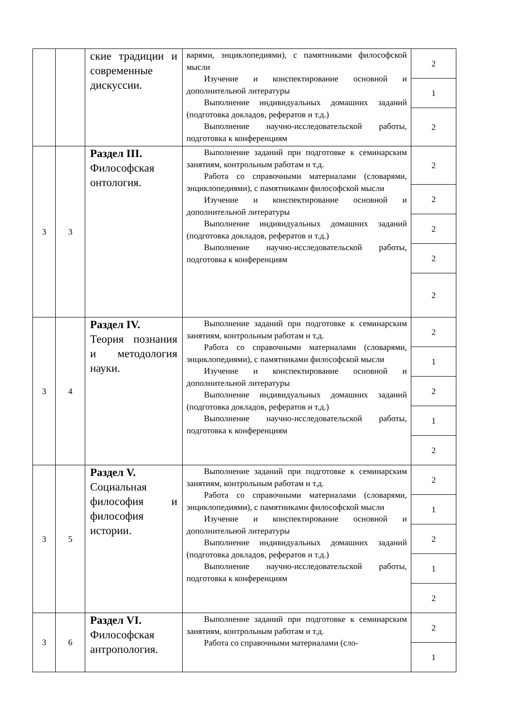| | | ские традиции и современные дискуссии. | варями, энциклопедиями), с памятниками философской мысли Изучение и конспектирование основной и дополнительной литературы Выполнение индивидуальных домашних заданий (подготовка докладов, рефератов и т.д.) Выполнение научно-исследовательской работы, подготовка к конференциям | 2 |
| | | | | 1 |
| | | | | 2 |
| 3 | 3 | Раздел III. Философская онтология. | Выполнение заданий при подготовке к семинарским занятиям, контрольным работам и т.д. Работа со справочными материалами (словарями, энциклопедиями), с памятниками философской мысли Изучение и конспектирование основной и дополнительной литературы Выполнение индивидуальных домашних заданий (подготовка докладов, рефератов и т.д.) Выполнение научно-исследовательской работы, подготовка к конференциям | 2 |
| | | | | 2 |
| | | | | 2 |
| | | | | 2 |
| | | | | 2 |
| 3 | 4 | Раздел IV. Теория познания и методология науки. | Выполнение заданий при подготовке к семинарским занятиям, контрольным работам и т.д. Работа со справочными материалами (словарями, энциклопедиями), с памятниками философской мысли Изучение и конспектирование основной и дополнительной литературы Выполнение индивидуальных домашних заданий (подготовка докладов, рефератов и т.д.) Выполнение научно-исследовательской работы, подготовка к конференциям | 2 |
| | | | | 1 |
| | | | | 2 |
| | | | | 1 |
| | | | | 2 |
| 3 | 5 | Раздел V. Социальная философия и философия истории. | Выполнение заданий при подготовке к семинарским занятиям, контрольным работам и т.д. Работа со справочными материалами (словарями, энциклопедиями), с памятниками философской мысли Изучение и конспектирование основной и дополнительной литературы Выполнение индивидуальных домашних заданий (подготовка докладов, рефератов и т.д.) Выполнение научно-исследовательской работы, подготовка к конференциям | 2 |
| | | | | 1 |
| | | | | 2 |
| | | | | 1 |
| | | | | 2 |
| 3 | 6 | Раздел VI. Философская антропология. | Выполнение заданий при подготовке к семинарским занятиям, контрольным работам и т.д. Работа со справочными материалами (сло- | 2 |
| | | | | 1 |